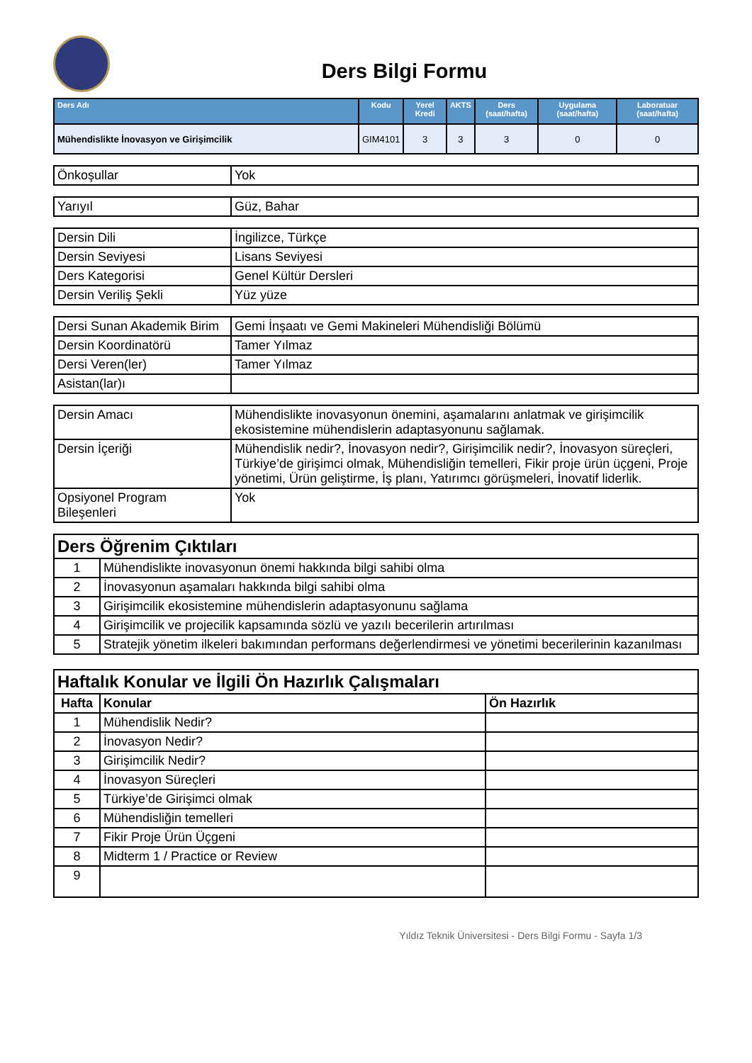Ders Bilgi Formu
| Ders Adı | Kodu | Yerel Kredi | AKTS | Ders (saat/hafta) | Uygulama (saat/hafta) | Laboratuar (saat/hafta) |
| --- | --- | --- | --- | --- | --- | --- |
| Mühendislikte İnovasyon ve Girişimcilik | GIM4101 | 3 | 3 | 3 | 0 | 0 |
| Önkoşullar | Yok |
| Yarıyıl | Güz, Bahar |
| Dersin Dili | İngilizce, Türkçe |
| Dersin Seviyesi | Lisans Seviyesi |
| Ders Kategorisi | Genel Kültür Dersleri |
| Dersin Veriliş Şekli | Yüz yüze |
| Dersi Sunan Akademik Birim | Gemi İnşaatı ve Gemi Makineleri Mühendisliği Bölümü |
| Dersin Koordinatörü | Tamer Yılmaz |
| Dersi Veren(ler) | Tamer Yılmaz |
| Asistan(lar)ı | |
| Dersin Amacı | Mühendislikte inovasyonun önemini, aşamalarını anlatmak ve girişimcilik ekosistemine mühendislerin adaptasyonunu sağlamak. |
| Dersin İçeriği | Mühendislik nedir?, İnovasyon nedir?, Girişimcilik nedir?, İnovasyon süreçleri, Türkiye’de girişimci olmak, Mühendisliğin temelleri, Fikir proje ürün üçgeni, Proje yönetimi, Ürün geliştirme, İş planı, Yatırımcı görüşmeleri, İnovatif liderlik. |
| Opsiyonel Program Bileşenleri | Yok |
| Ders Öğrenim Çıktıları | |
| 1 | Mühendislikte inovasyonun önemi hakkında bilgi sahibi olma |
| 2 | İnovasyonun aşamaları hakkında bilgi sahibi olma |
| 3 | Girişimcilik ekosistemine mühendislerin adaptasyonunu sağlama |
| 4 | Girişimcilik ve projecilik kapsamında sözlü ve yazılı becerilerin artırılması |
| 5 | Stratejik yönetim ilkeleri bakımından performans değerlendirmesi ve yönetimi becerilerinin kazanılması |
| Haftalık Konular ve İlgili Ön Hazırlık Çalışmaları | | |
| Hafta | Konular | Ön Hazırlık |
| 1 | Mühendislik Nedir? | |
| 2 | İnovasyon Nedir? | |
| 3 | Girişimcilik Nedir? | |
| 4 | İnovasyon Süreçleri | |
| 5 | Türkiye’de Girişimci olmak | |
| 6 | Mühendisliğin temelleri | |
| 7 | Fikir Proje Ürün Üçgeni | |
| 8 | Midterm 1 / Practice or Review | |
| 9 | | |
Yıldız Teknik Üniversitesi - Ders Bilgi Formu - Sayfa 1/3